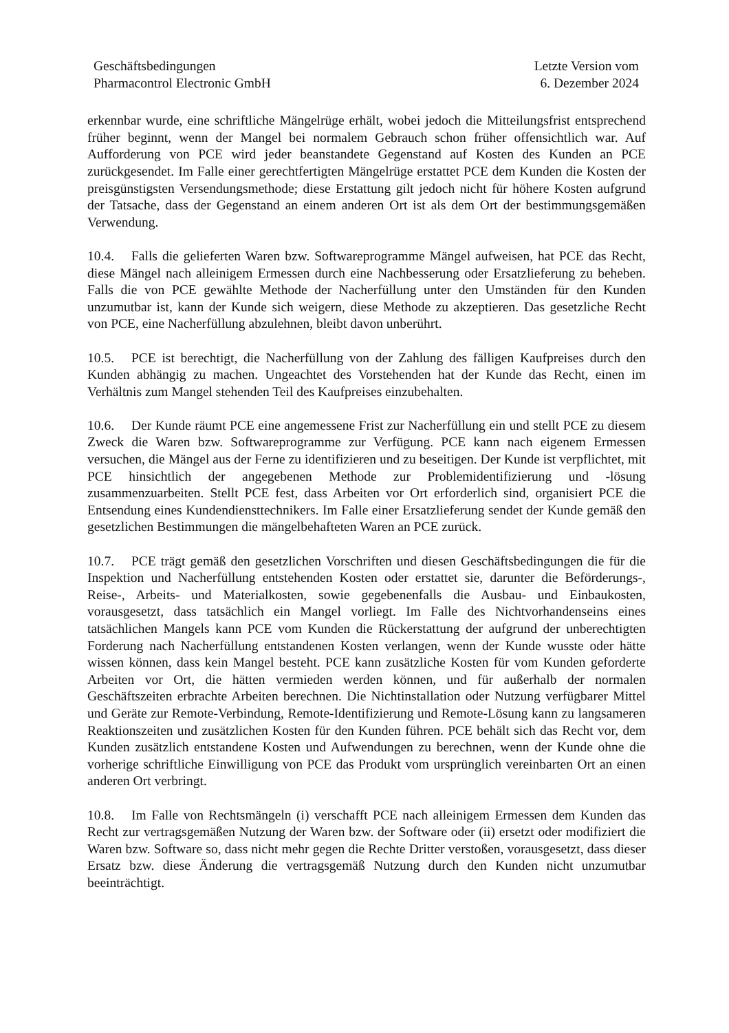Geschäftsbedingungen
Pharmacontrol Electronic GmbH
Letzte Version vom
6. Dezember 2024
erkennbar wurde, eine schriftliche Mängelrüge erhält, wobei jedoch die Mitteilungsfrist entsprechend früher beginnt, wenn der Mangel bei normalem Gebrauch schon früher offensichtlich war. Auf Aufforderung von PCE wird jeder beanstandete Gegenstand auf Kosten des Kunden an PCE zurückgesendet. Im Falle einer gerechtfertigten Mängelrüge erstattet PCE dem Kunden die Kosten der preisgünstigsten Versendungsmethode; diese Erstattung gilt jedoch nicht für höhere Kosten aufgrund der Tatsache, dass der Gegenstand an einem anderen Ort ist als dem Ort der bestimmungsgemäßen Verwendung.
10.4. Falls die gelieferten Waren bzw. Softwareprogramme Mängel aufweisen, hat PCE das Recht, diese Mängel nach alleinigem Ermessen durch eine Nachbesserung oder Ersatzlieferung zu beheben. Falls die von PCE gewählte Methode der Nacherfüllung unter den Umständen für den Kunden unzumutbar ist, kann der Kunde sich weigern, diese Methode zu akzeptieren. Das gesetzliche Recht von PCE, eine Nacherfüllung abzulehnen, bleibt davon unberührt.
10.5. PCE ist berechtigt, die Nacherfüllung von der Zahlung des fälligen Kaufpreises durch den Kunden abhängig zu machen. Ungeachtet des Vorstehenden hat der Kunde das Recht, einen im Verhältnis zum Mangel stehenden Teil des Kaufpreises einzubehalten.
10.6. Der Kunde räumt PCE eine angemessene Frist zur Nacherfüllung ein und stellt PCE zu diesem Zweck die Waren bzw. Softwareprogramme zur Verfügung. PCE kann nach eigenem Ermessen versuchen, die Mängel aus der Ferne zu identifizieren und zu beseitigen. Der Kunde ist verpflichtet, mit PCE hinsichtlich der angegebenen Methode zur Problemidentifizierung und -lösung zusammenzuarbeiten. Stellt PCE fest, dass Arbeiten vor Ort erforderlich sind, organisiert PCE die Entsendung eines Kundendiensttechnikers. Im Falle einer Ersatzlieferung sendet der Kunde gemäß den gesetzlichen Bestimmungen die mängelbehafteten Waren an PCE zurück.
10.7. PCE trägt gemäß den gesetzlichen Vorschriften und diesen Geschäftsbedingungen die für die Inspektion und Nacherfüllung entstehenden Kosten oder erstattet sie, darunter die Beförderungs-, Reise-, Arbeits- und Materialkosten, sowie gegebenenfalls die Ausbau- und Einbaukosten, vorausgesetzt, dass tatsächlich ein Mangel vorliegt. Im Falle des Nichtvorhandenseins eines tatsächlichen Mangels kann PCE vom Kunden die Rückerstattung der aufgrund der unberechtigten Forderung nach Nacherfüllung entstandenen Kosten verlangen, wenn der Kunde wusste oder hätte wissen können, dass kein Mangel besteht. PCE kann zusätzliche Kosten für vom Kunden geforderte Arbeiten vor Ort, die hätten vermieden werden können, und für außerhalb der normalen Geschäftszeiten erbrachte Arbeiten berechnen. Die Nichtinstallation oder Nutzung verfügbarer Mittel und Geräte zur Remote-Verbindung, Remote-Identifizierung und Remote-Lösung kann zu langsameren Reaktionszeiten und zusätzlichen Kosten für den Kunden führen. PCE behält sich das Recht vor, dem Kunden zusätzlich entstandene Kosten und Aufwendungen zu berechnen, wenn der Kunde ohne die vorherige schriftliche Einwilligung von PCE das Produkt vom ursprünglich vereinbarten Ort an einen anderen Ort verbringt.
10.8. Im Falle von Rechtsmängeln (i) verschafft PCE nach alleinigem Ermessen dem Kunden das Recht zur vertragsgemäßen Nutzung der Waren bzw. der Software oder (ii) ersetzt oder modifiziert die Waren bzw. Software so, dass nicht mehr gegen die Rechte Dritter verstoßen, vorausgesetzt, dass dieser Ersatz bzw. diese Änderung die vertragsgemäß Nutzung durch den Kunden nicht unzumutbar beeinträchtigt.